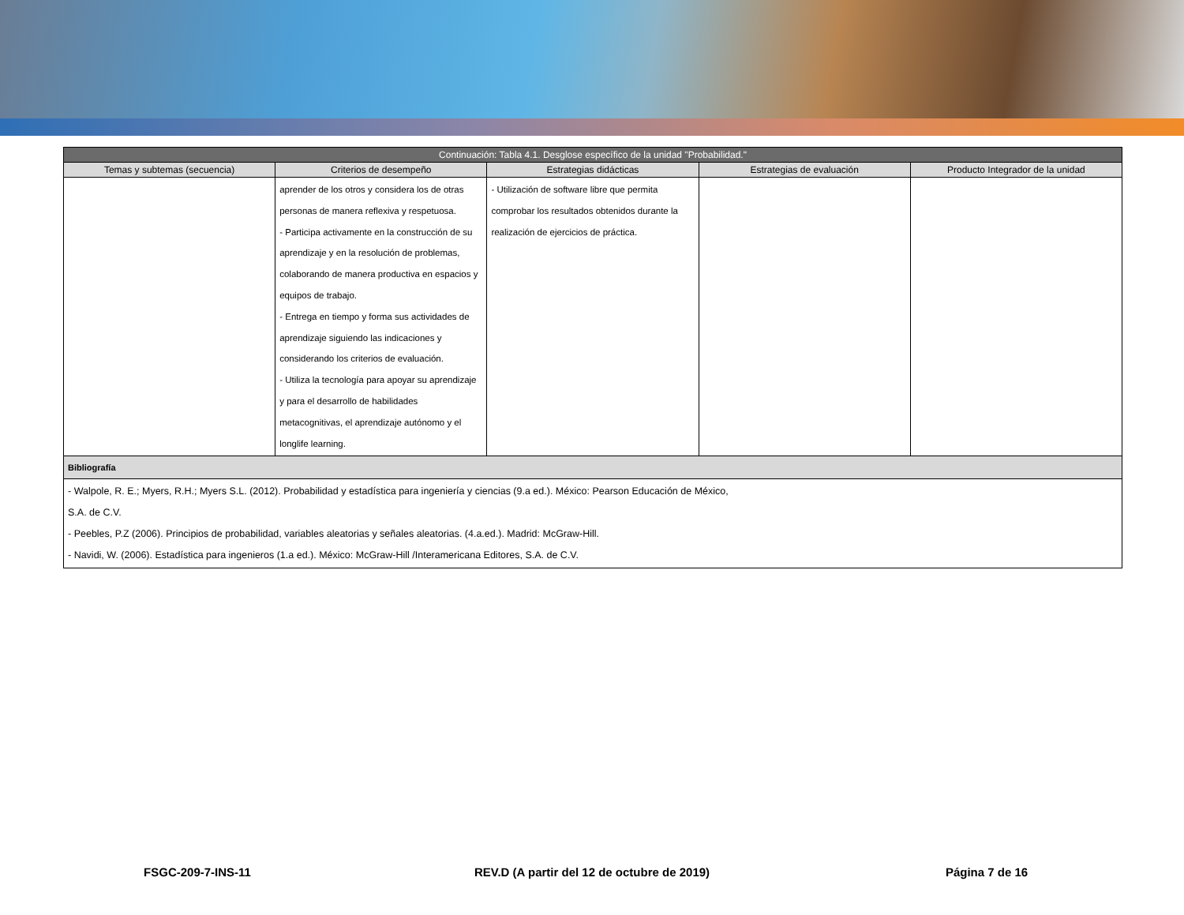| Continuación: Tabla 4.1. Desglose específico de la unidad "Probabilidad." | | | | |
| --- | --- | --- | --- | --- |
| Temas y subtemas (secuencia) | Criterios de desempeño | Estrategias didácticas | Estrategias de evaluación | Producto Integrador de la unidad |
| | aprender de los otros y considera los de otras personas de manera reflexiva y respetuosa. - Participa activamente en la construcción de su aprendizaje y en la resolución de problemas, colaborando de manera productiva en espacios y equipos de trabajo. - Entrega en tiempo y forma sus actividades de aprendizaje siguiendo las indicaciones y considerando los criterios de evaluación. - Utiliza la tecnología para apoyar su aprendizaje y para el desarrollo de habilidades metacognitivas, el aprendizaje autónomo y el longlife learning. | - Utilización de software libre que permita comprobar los resultados obtenidos durante la realización de ejercicios de práctica. | | |
| Bibliografía | | | | |
| - Walpole, R. E.; Myers, R.H.; Myers S.L. (2012). Probabilidad y estadística para ingeniería y ciencias (9.a ed.). México: Pearson Educación de México, S.A. de C.V. - Peebles, P.Z (2006). Principios de probabilidad, variables aleatorias y señales aleatorias. (4.a.ed.). Madrid: McGraw-Hill. - Navidi, W. (2006). Estadística para ingenieros (1.a ed.). México: McGraw-Hill /Interamericana Editores, S.A. de C.V. | | | | |
FSGC-209-7-INS-11 REV.D (A partir del 12 de octubre de 2019)
Página 7 de 16